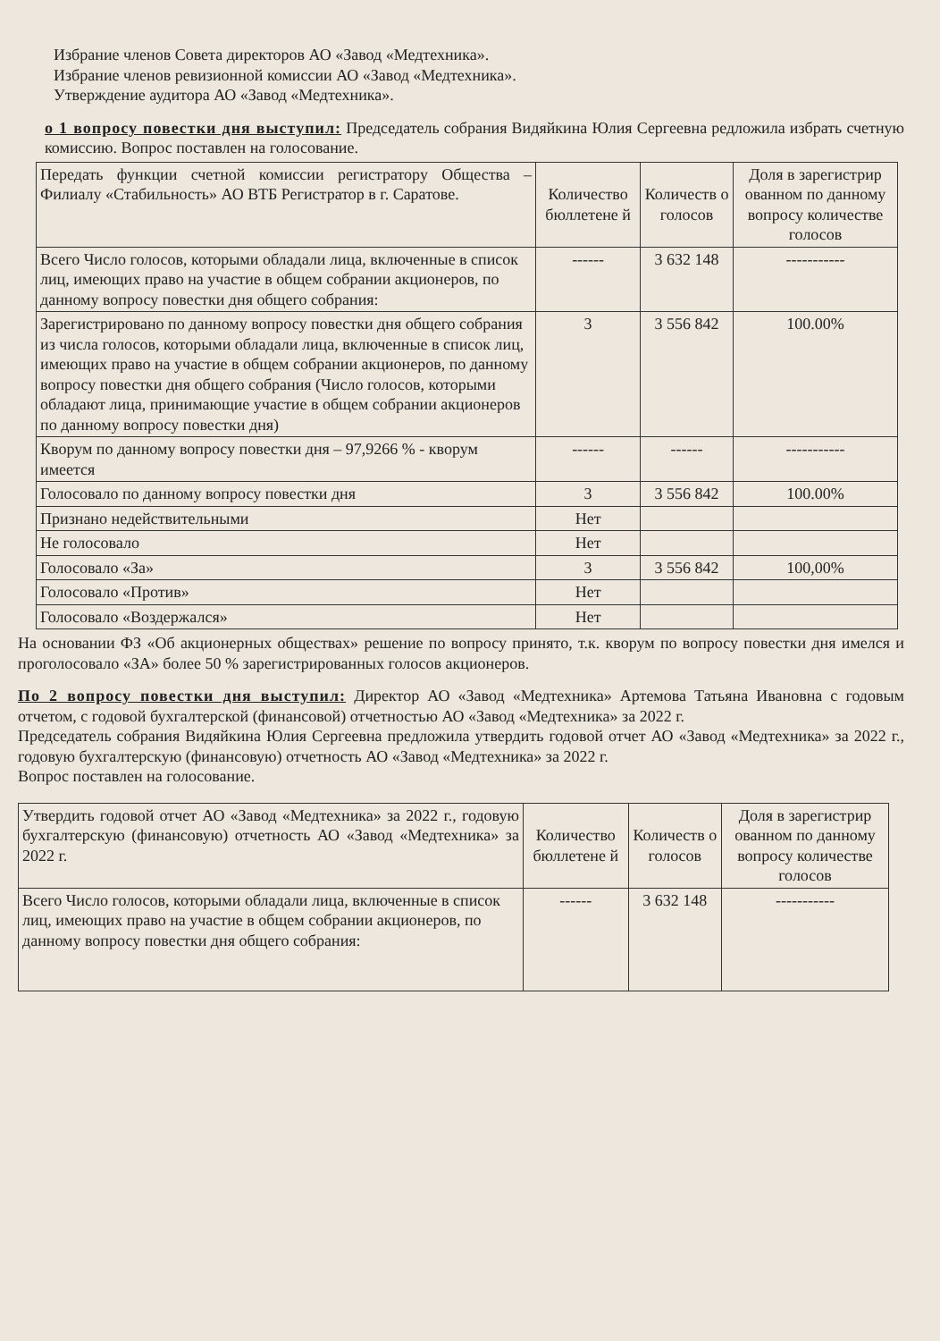Избрание членов Совета директоров АО «Завод «Медтехника».
Избрание членов ревизионной комиссии АО «Завод «Медтехника».
Утверждение аудитора АО «Завод «Медтехника».
о 1 вопросу повестки дня выступил: Председатель собрания Видяйкина Юлия Сергеевна редложила избрать счетную комиссию. Вопрос поставлен на голосование.
| Передать функции счетной комиссии регистратору Общества – Филиалу «Стабильность» АО ВТБ Регистратор в г. Саратове. | Количество бюллетене й | Количеств о голосов | Доля в зарегистрир ованном по данному вопросу количестве голосов |
| --- | --- | --- | --- |
| Всего Число голосов, которыми обладали лица, включенные в список лиц, имеющих право на участие в общем собрании акционеров, по данному вопросу повестки дня общего собрания: | ------ | 3 632 148 | ----------- |
| Зарегистрировано по данному вопросу повестки дня общего собрания из числа голосов, которыми обладали лица, включенные в список лиц, имеющих право на участие в общем собрании акционеров, по данному вопросу повестки дня общего собрания (Число голосов, которыми обладают лица, принимающие участие в общем собрании акционеров по данному вопросу повестки дня) | 3 | 3 556 842 | 100.00% |
| Кворум по данному вопросу повестки дня – 97,9266 % - кворум имеется | ------ | ------ | ----------- |
| Голосовало по данному вопросу повестки дня | 3 | 3 556 842 | 100.00% |
| Признано недействительными | Нет | | |
| Не голосовало | Нет | | |
| Голосовало «За» | 3 | 3 556 842 | 100,00% |
| Голосовало «Против» | Нет | | |
| Голосовало «Воздержался» | Нет | | |
На основании ФЗ «Об акционерных обществах» решение по вопросу принято, т.к. кворум по вопросу повестки дня имелся и проголосовало «ЗА» более 50 % зарегистрированных голосов акционеров.
По 2 вопросу повестки дня выступил: Директор АО «Завод «Медтехника» Артемова Татьяна Ивановна с годовым отчетом, с годовой бухгалтерской (финансовой) отчетностью АО «Завод «Медтехника» за 2022 г.
Председатель собрания Видяйкина Юлия Сергеевна предложила утвердить годовой отчет АО «Завод «Медтехника» за 2022 г., годовую бухгалтерскую (финансовую) отчетность АО «Завод «Медтехника» за 2022 г.
Вопрос поставлен на голосование.
| Утвердить годовой отчет АО «Завод «Медтехника» за 2022 г., годовую бухгалтерскую (финансовую) отчетность АО «Завод «Медтехника» за 2022 г. | Количество бюллетене й | Количеств о голосов | Доля в зарегистрир ованном по данному вопросу количестве голосов |
| --- | --- | --- | --- |
| Всего Число голосов, которыми обладали лица, включенные в список лиц, имеющих право на участие в общем собрании акционеров, по данному вопросу повестки дня общего собрания: | ------ | 3 632 148 | ----------- |